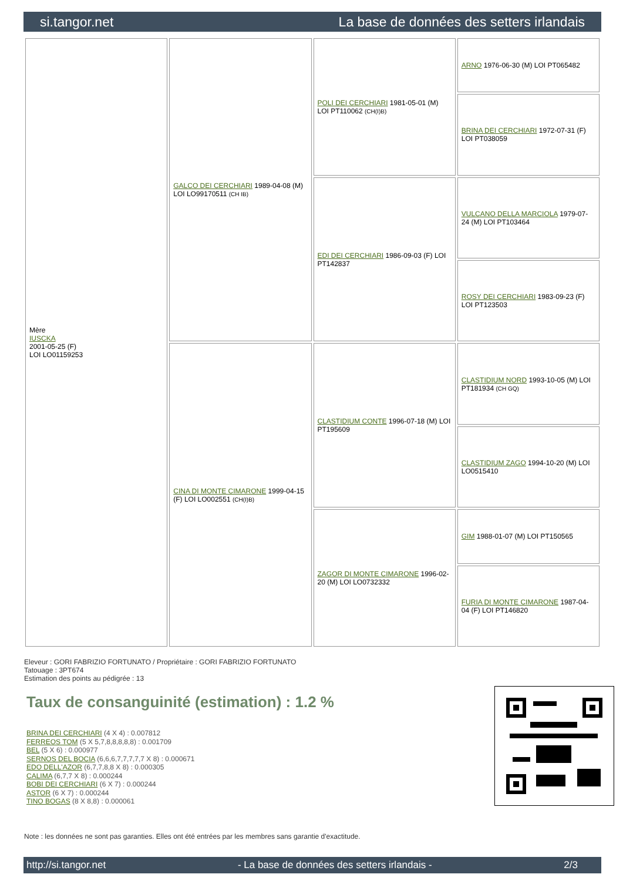si.tangor.net La base de données des setters irlandais
| Mère IUSCKA 2001-05-25 (F) LOI LO01159253 | GALCO DEI CERCHIARI 1989-04-08 (M) LOI LO99170511 (CH IB) | POLI DEI CERCHIARI 1981-05-01 (M) LOI PT110062 (CH(I)B) | ARNO 1976-06-30 (M) LOI PT065482 |
| | | | BRINA DEI CERCHIARI 1972-07-31 (F) LOI PT038059 |
| | | EDI DEI CERCHIARI 1986-09-03 (F) LOI PT142837 | VULCANO DELLA MARCIOLA 1979-07-24 (M) LOI PT103464 |
| | | | ROSY DEI CERCHIARI 1983-09-23 (F) LOI PT123503 |
| | CINA DI MONTE CIMARONE 1999-04-15 (F) LOI LO002551 (CH(I)B) | CLASTIDIUM CONTE 1996-07-18 (M) LOI PT195609 | CLASTIDIUM NORD 1993-10-05 (M) LOI PT181934 (CH GQ) |
| | | | CLASTIDIUM ZAGO 1994-10-20 (M) LOI LO0515410 |
| | | ZAGOR DI MONTE CIMARONE 1996-02-20 (M) LOI LO0732332 | GIM 1988-01-07 (M) LOI PT150565 |
| | | | FURIA DI MONTE CIMARONE 1987-04-04 (F) LOI PT146820 |
Eleveur : GORI FABRIZIO FORTUNATO / Propriétaire : GORI FABRIZIO FORTUNATO
Tatouage : 3PT674
Estimation des points au pédigrée : 13
Taux de consanguinité (estimation) : 1.2 %
BRINA DEI CERCHIARI (4 X 4) : 0.007812
FERREOS TOM (5 X 5,7,8,8,8,8,8) : 0.001709
BEL (5 X 6) : 0.000977
SERNOS DEL BOCIA (6,6,6,7,7,7,7,7 X 8) : 0.000671
EDO DELL'AZOR (6,7,7,8,8 X 8) : 0.000305
CALIMA (6,7,7 X 8) : 0.000244
BOBI DEI CERCHIARI (6 X 7) : 0.000244
ASTOR (6 X 7) : 0.000244
TINO BOGAS (8 X 8,8) : 0.000061
Note : les données ne sont pas garanties. Elles ont été entrées par les membres sans garantie d'exactitude.
http://si.tangor.net - La base de données des setters irlandais - 2/3